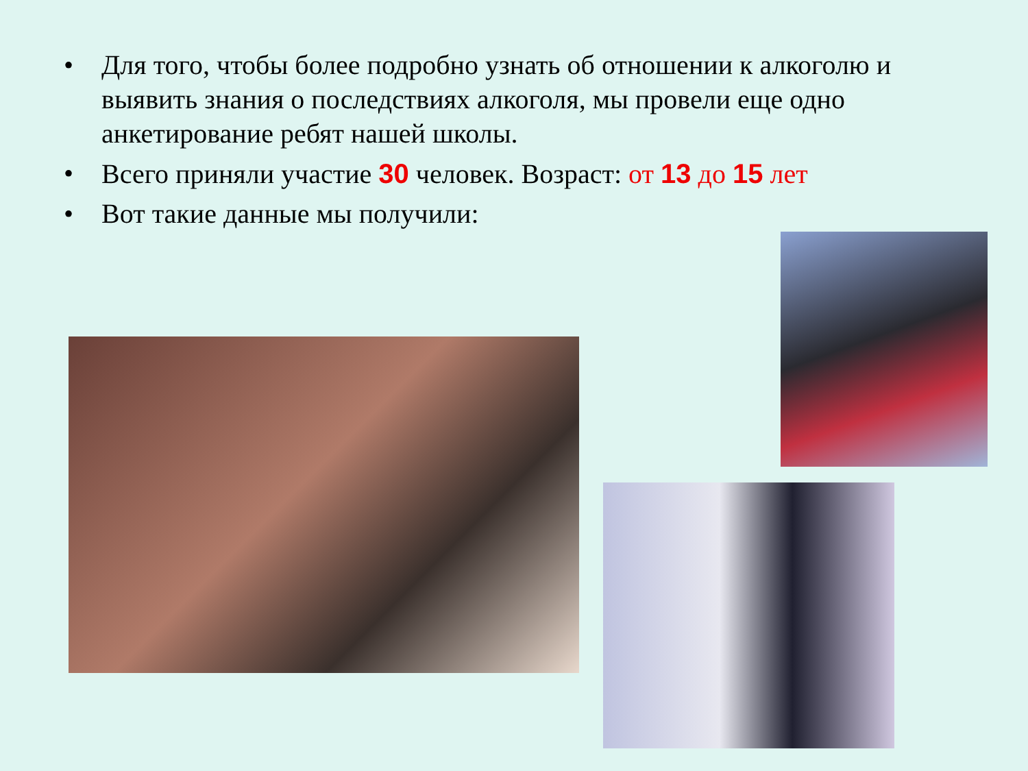• Для того, чтобы более подробно узнать об отношении к алкоголю и выявить знания о последствиях алкоголя, мы провели еще одно анкетирование ребят нашей школы.
• Всего приняли участие 30 человек. Возраст: от 13 до 15 лет
• Вот такие данные мы получили: